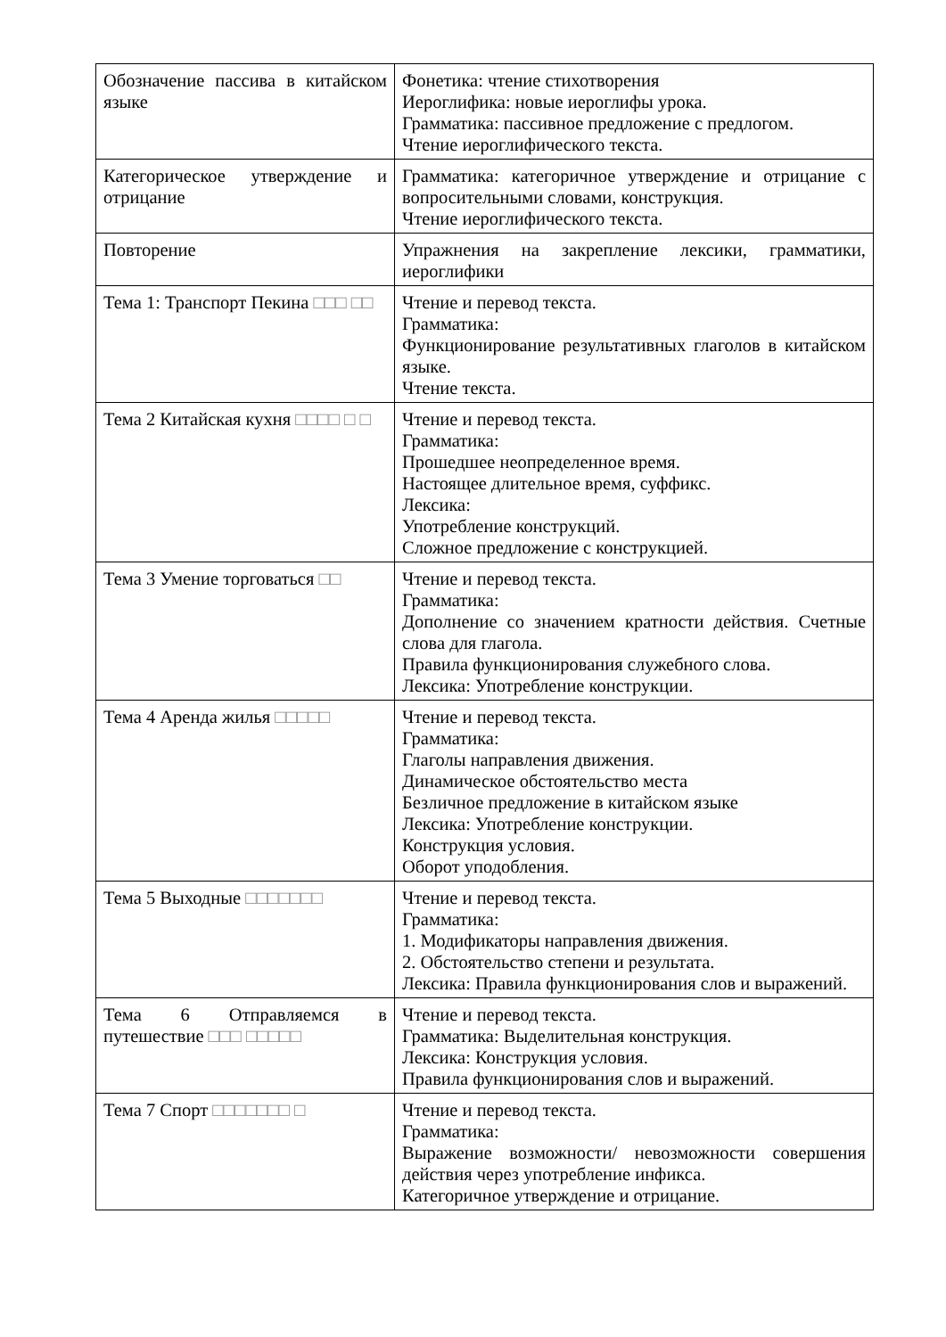| Обозначение пассива в китайском языке | Фонетика: чтение стихотворения Иероглифика: новые иероглифы урока. Грамматика: пассивное предложение с предлогом. Чтение иероглифического текста. |
| Категорическое утверждение и отрицание | Грамматика: категоричное утверждение и отрицание с вопросительными словами, конструкция. Чтение иероглифического текста. |
| Повторение | Упражнения на закрепление лексики, грамматики, иероглифики |
| Тема 1: Транспорт Пекина □□□ □□ | Чтение и перевод текста. Грамматика: Функционирование результативных глаголов в китайском языке. Чтение текста. |
| Тема 2 Китайская кухня □□□□ □ □ | Чтение и перевод текста. Грамматика: Прошедшее неопределенное время. Настоящее длительное время, суффикс. Лексика: Употребление конструкций. Сложное предложение с конструкцией. |
| Тема 3 Умение торговаться □□ | Чтение и перевод текста. Грамматика: Дополнение со значением кратности действия. Счетные слова для глагола. Правила функционирования служебного слова. Лексика: Употребление конструкции. |
| Тема 4 Аренда жилья □□□□□ | Чтение и перевод текста. Грамматика: Глаголы направления движения. Динамическое обстоятельство места Безличное предложение в китайском языке Лексика: Употребление конструкции. Конструкция условия. Оборот уподобления. |
| Тема 5 Выходные □□□□□□□ | Чтение и перевод текста. Грамматика: 1. Модификаторы направления движения. 2. Обстоятельство степени и результата. Лексика: Правила функционирования слов и выражений. |
| Тема 6 Отправляемся в путешествие □□□ □□□□□ | Чтение и перевод текста. Грамматика: Выделительная конструкция. Лексика: Конструкция условия. Правила функционирования слов и выражений. |
| Тема 7 Спорт □□□□□□□ □ | Чтение и перевод текста. Грамматика: Выражение возможности/ невозможности совершения действия через употребление инфикса. Категоричное утверждение и отрицание. |